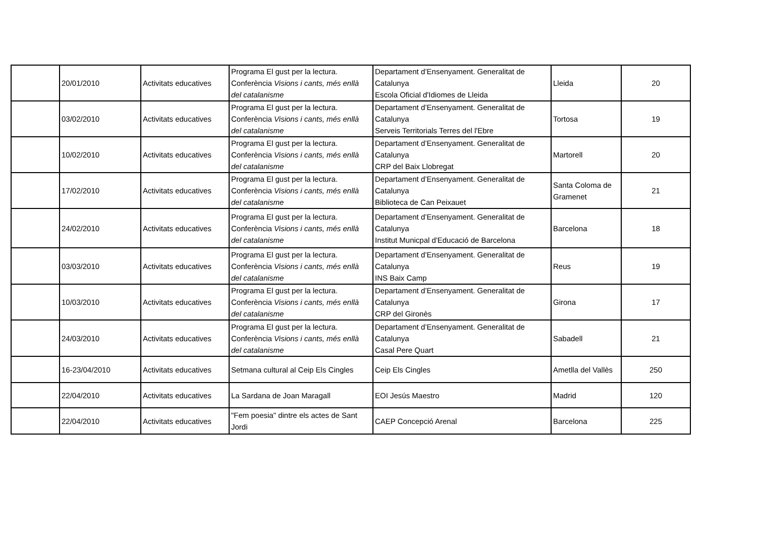| | 20/01/2010 | Activitats educatives | Programa El gust per la lectura. Conferència Visions i cants, més enllà del catalanisme | Departament d’Ensenyament. Generalitat de Catalunya Escola Oficial d'Idiomes de Lleida | Lleida | 20 |
| | 03/02/2010 | Activitats educatives | Programa El gust per la lectura. Conferència Visions i cants, més enllà del catalanisme | Departament d’Ensenyament. Generalitat de Catalunya Serveis Territorials Terres del l'Ebre | Tortosa | 19 |
| | 10/02/2010 | Activitats educatives | Programa El gust per la lectura. Conferència Visions i cants, més enllà del catalanisme | Departament d’Ensenyament. Generalitat de Catalunya CRP del Baix Llobregat | Martorell | 20 |
| | 17/02/2010 | Activitats educatives | Programa El gust per la lectura. Conferència Visions i cants, més enllà del catalanisme | Departament d’Ensenyament. Generalitat de Catalunya Biblioteca de Can Peixauet | Santa Coloma de Gramenet | 21 |
| | 24/02/2010 | Activitats educatives | Programa El gust per la lectura. Conferència Visions i cants, més enllà del catalanisme | Departament d’Ensenyament. Generalitat de Catalunya Institut Municpal d'Educació de Barcelona | Barcelona | 18 |
| | 03/03/2010 | Activitats educatives | Programa El gust per la lectura. Conferència Visions i cants, més enllà del catalanisme | Departament d’Ensenyament. Generalitat de Catalunya INS Baix Camp | Reus | 19 |
| | 10/03/2010 | Activitats educatives | Programa El gust per la lectura. Conferència Visions i cants, més enllà del catalanisme | Departament d’Ensenyament. Generalitat de Catalunya CRP del Gironès | Girona | 17 |
| | 24/03/2010 | Activitats educatives | Programa El gust per la lectura. Conferència Visions i cants, més enllà del catalanisme | Departament d’Ensenyament. Generalitat de Catalunya Casal Pere Quart | Sabadell | 21 |
| | 16-23/04/2010 | Activitats educatives | Setmana cultural al Ceip Els Cingles | Ceip Els Cingles | Ametlla del Vallès | 250 |
| | 22/04/2010 | Activitats educatives | La Sardana de Joan Maragall | EOI Jesús Maestro | Madrid | 120 |
| | 22/04/2010 | Activitats educatives | "Fem poesia" dintre els actes de Sant Jordi | CAEP Concepció Arenal | Barcelona | 225 |